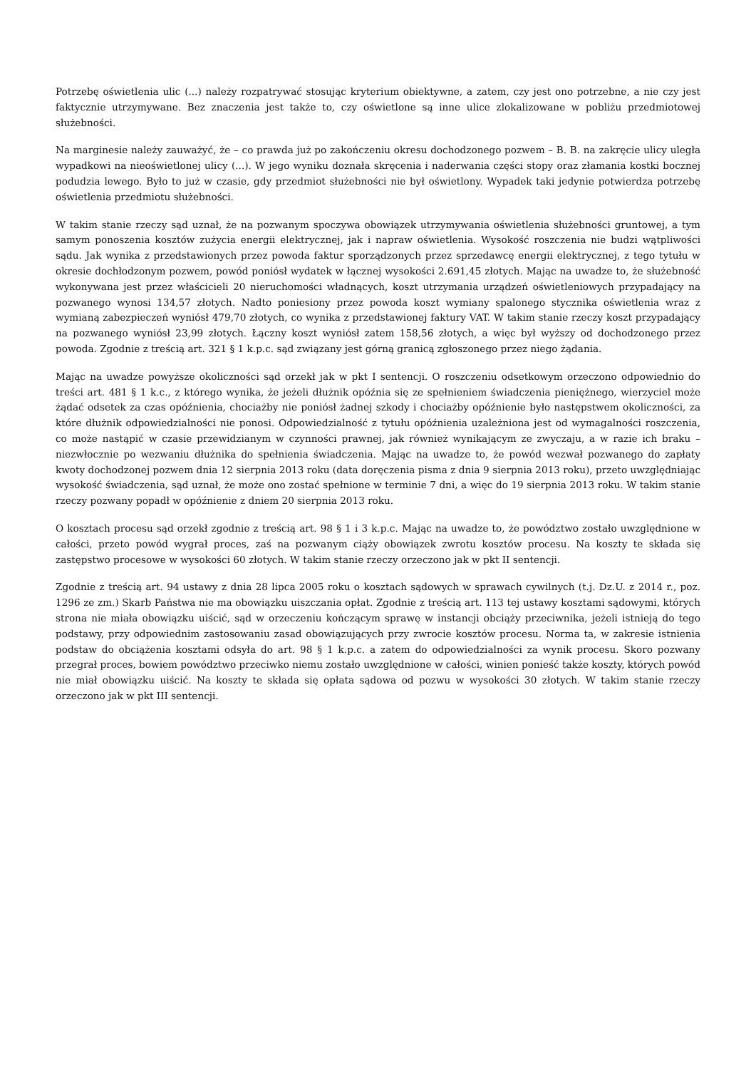Potrzebę oświetlenia ulic (...) należy rozpatrywać stosując kryterium obiektywne, a zatem, czy jest ono potrzebne, a nie czy jest faktycznie utrzymywane. Bez znaczenia jest także to, czy oświetlone są inne ulice zlokalizowane w pobliżu przedmiotowej służebności.
Na marginesie należy zauważyć, że – co prawda już po zakończeniu okresu dochodzonego pozwem – B. B. na zakręcie ulicy uległa wypadkowi na nieoświetlonej ulicy (...). W jego wyniku doznała skręcenia i naderwania części stopy oraz złamania kostki bocznej podudzia lewego. Było to już w czasie, gdy przedmiot służebności nie był oświetlony. Wypadek taki jedynie potwierdza potrzebę oświetlenia przedmiotu służebności.
W takim stanie rzeczy sąd uznał, że na pozwanym spoczywa obowiązek utrzymywania oświetlenia służebności gruntowej, a tym samym ponoszenia kosztów zużycia energii elektrycznej, jak i napraw oświetlenia. Wysokość roszczenia nie budzi wątpliwości sądu. Jak wynika z przedstawionych przez powoda faktur sporządzonych przez sprzedawcę energii elektrycznej, z tego tytułu w okresie dochłodzonym pozwem, powód poniósł wydatek w łącznej wysokości 2.691,45 złotych. Mając na uwadze to, że służebność wykonywana jest przez właścicieli 20 nieruchomości władnących, koszt utrzymania urządzeń oświetleniowych przypadający na pozwanego wynosi 134,57 złotych. Nadto poniesiony przez powoda koszt wymiany spalonego stycznika oświetlenia wraz z wymianą zabezpieczeń wyniósł 479,70 złotych, co wynika z przedstawionej faktury VAT. W takim stanie rzeczy koszt przypadający na pozwanego wyniósł 23,99 złotych. Łączny koszt wyniósł zatem 158,56 złotych, a więc był wyższy od dochodzonego przez powoda. Zgodnie z treścią art. 321 § 1 k.p.c. sąd związany jest górną granicą zgłoszonego przez niego żądania.
Mając na uwadze powyższe okoliczności sąd orzekł jak w pkt I sentencji. O roszczeniu odsetkowym orzeczono odpowiednio do treści art. 481 § 1 k.c., z którego wynika, że jeżeli dłużnik opóźnia się ze spełnieniem świadczenia pieniężnego, wierzyciel może żądać odsetek za czas opóźnienia, chociażby nie poniósł żadnej szkody i chociażby opóźnienie było następstwem okoliczności, za które dłużnik odpowiedzialności nie ponosi. Odpowiedzialność z tytułu opóźnienia uzależniona jest od wymagalności roszczenia, co może nastąpić w czasie przewidzianym w czynności prawnej, jak również wynikającym ze zwyczaju, a w razie ich braku – niezwłocznie po wezwaniu dłużnika do spełnienia świadczenia. Mając na uwadze to, że powód wezwał pozwanego do zapłaty kwoty dochodzonej pozwem dnia 12 sierpnia 2013 roku (data doręczenia pisma z dnia 9 sierpnia 2013 roku), przeto uwzględniając wysokość świadczenia, sąd uznał, że może ono zostać spełnione w terminie 7 dni, a więc do 19 sierpnia 2013 roku. W takim stanie rzeczy pozwany popadł w opóźnienie z dniem 20 sierpnia 2013 roku.
O kosztach procesu sąd orzekł zgodnie z treścią art. 98 § 1 i 3 k.p.c. Mając na uwadze to, że powództwo zostało uwzględnione w całości, przeto powód wygrał proces, zaś na pozwanym ciąży obowiązek zwrotu kosztów procesu. Na koszty te składa się zastępstwo procesowe w wysokości 60 złotych. W takim stanie rzeczy orzeczono jak w pkt II sentencji.
Zgodnie z treścią art. 94 ustawy z dnia 28 lipca 2005 roku o kosztach sądowych w sprawach cywilnych (t.j. Dz.U. z 2014 r., poz. 1296 ze zm.) Skarb Państwa nie ma obowiązku uiszczania opłat. Zgodnie z treścią art. 113 tej ustawy kosztami sądowymi, których strona nie miała obowiązku uiścić, sąd w orzeczeniu kończącym sprawę w instancji obciąży przeciwnika, jeżeli istnieją do tego podstawy, przy odpowiednim zastosowaniu zasad obowiązujących przy zwrocie kosztów procesu. Norma ta, w zakresie istnienia podstaw do obciążenia kosztami odsyła do art. 98 § 1 k.p.c. a zatem do odpowiedzialności za wynik procesu. Skoro pozwany przegrał proces, bowiem powództwo przeciwko niemu zostało uwzględnione w całości, winien ponieść także koszty, których powód nie miał obowiązku uiścić. Na koszty te składa się opłata sądowa od pozwu w wysokości 30 złotych. W takim stanie rzeczy orzeczono jak w pkt III sentencji.